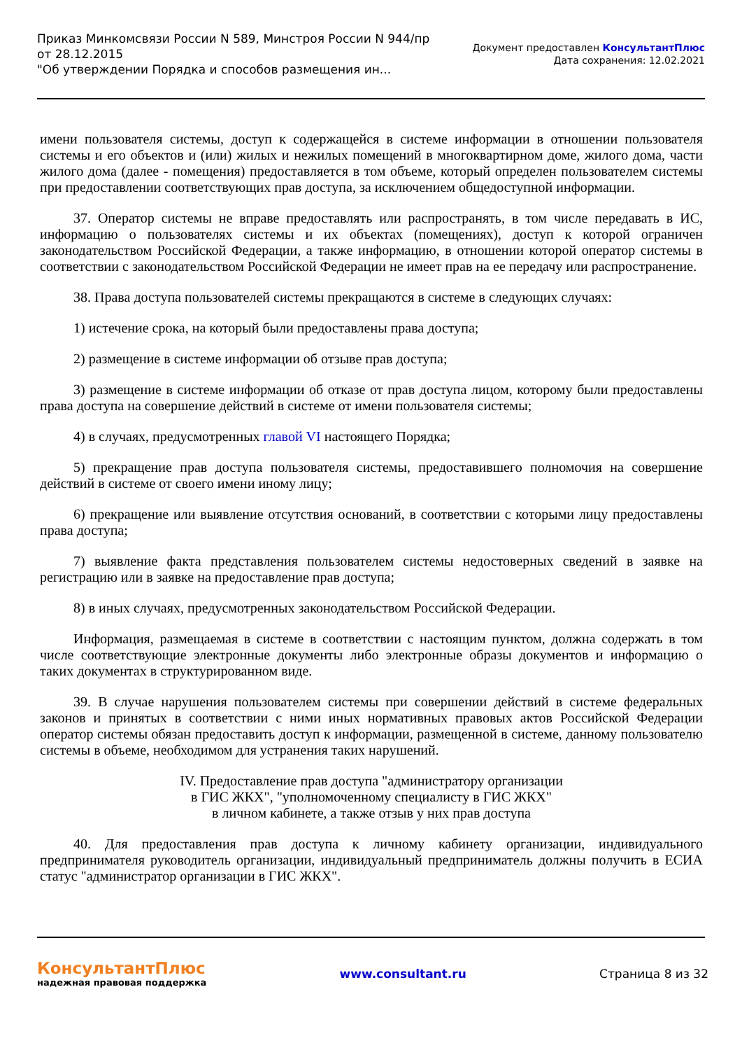Приказ Минкомсвязи России N 589, Минстроя России N 944/пр
от 28.12.2015
"Об утверждении Порядка и способов размещения ин...
Документ предоставлен КонсультантПлюс
Дата сохранения: 12.02.2021
имени пользователя системы, доступ к содержащейся в системе информации в отношении пользователя системы и его объектов и (или) жилых и нежилых помещений в многоквартирном доме, жилого дома, части жилого дома (далее - помещения) предоставляется в том объеме, который определен пользователем системы при предоставлении соответствующих прав доступа, за исключением общедоступной информации.
37. Оператор системы не вправе предоставлять или распространять, в том числе передавать в ИС, информацию о пользователях системы и их объектах (помещениях), доступ к которой ограничен законодательством Российской Федерации, а также информацию, в отношении которой оператор системы в соответствии с законодательством Российской Федерации не имеет прав на ее передачу или распространение.
38. Права доступа пользователей системы прекращаются в системе в следующих случаях:
1) истечение срока, на который были предоставлены права доступа;
2) размещение в системе информации об отзыве прав доступа;
3) размещение в системе информации об отказе от прав доступа лицом, которому были предоставлены права доступа на совершение действий в системе от имени пользователя системы;
4) в случаях, предусмотренных главой VI настоящего Порядка;
5) прекращение прав доступа пользователя системы, предоставившего полномочия на совершение действий в системе от своего имени иному лицу;
6) прекращение или выявление отсутствия оснований, в соответствии с которыми лицу предоставлены права доступа;
7) выявление факта представления пользователем системы недостоверных сведений в заявке на регистрацию или в заявке на предоставление прав доступа;
8) в иных случаях, предусмотренных законодательством Российской Федерации.
Информация, размещаемая в системе в соответствии с настоящим пунктом, должна содержать в том числе соответствующие электронные документы либо электронные образы документов и информацию о таких документах в структурированном виде.
39. В случае нарушения пользователем системы при совершении действий в системе федеральных законов и принятых в соответствии с ними иных нормативных правовых актов Российской Федерации оператор системы обязан предоставить доступ к информации, размещенной в системе, данному пользователю системы в объеме, необходимом для устранения таких нарушений.
IV. Предоставление прав доступа "администратору организации
в ГИС ЖКХ", "уполномоченному специалисту в ГИС ЖКХ"
в личном кабинете, а также отзыв у них прав доступа
40. Для предоставления прав доступа к личному кабинету организации, индивидуального предпринимателя руководитель организации, индивидуальный предприниматель должны получить в ЕСИА статус "администратор организации в ГИС ЖКХ".
КонсультантПлюс
надежная правовая поддержка
www.consultant.ru Страница 8 из 32